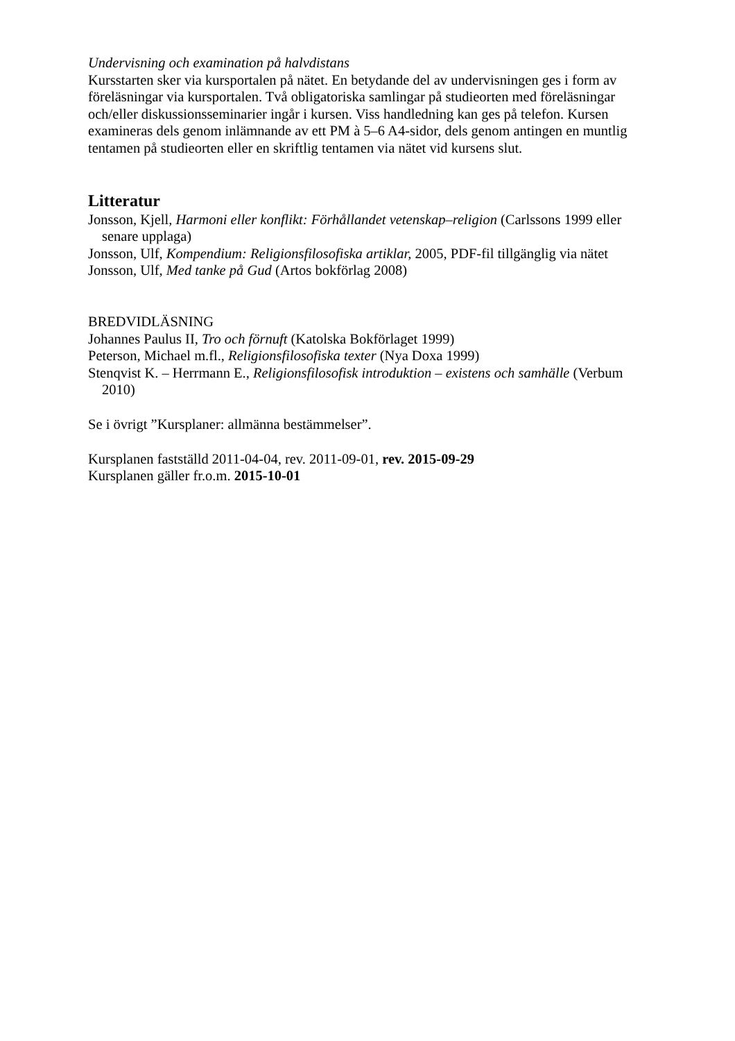Undervisning och examination på halvdistans
Kursstarten sker via kursportalen på nätet. En betydande del av undervisningen ges i form av föreläsningar via kursportalen. Två obligatoriska samlingar på studieorten med föreläsningar och/eller diskussionsseminarier ingår i kursen. Viss handledning kan ges på telefon. Kursen examineras dels genom inlämnande av ett PM à 5–6 A4-sidor, dels genom antingen en muntlig tentamen på studieorten eller en skriftlig tentamen via nätet vid kursens slut.
Litteratur
Jonsson, Kjell, Harmoni eller konflikt: Förhållandet vetenskap–religion (Carlssons 1999 eller senare upplaga)
Jonsson, Ulf, Kompendium: Religionsfilosofiska artiklar, 2005, PDF-fil tillgänglig via nätet
Jonsson, Ulf, Med tanke på Gud (Artos bokförlag 2008)
BREDVIDLÄSNING
Johannes Paulus II, Tro och förnuft (Katolska Bokförlaget 1999)
Peterson, Michael m.fl., Religionsfilosofiska texter (Nya Doxa 1999)
Stenqvist K. – Herrmann E., Religionsfilosofisk introduktion – existens och samhälle (Verbum 2010)
Se i övrigt ”Kursplaner: allmänna bestämmelser”.
Kursplanen fastställd 2011-04-04, rev. 2011-09-01, rev. 2015-09-29
Kursplanen gäller fr.o.m. 2015-10-01